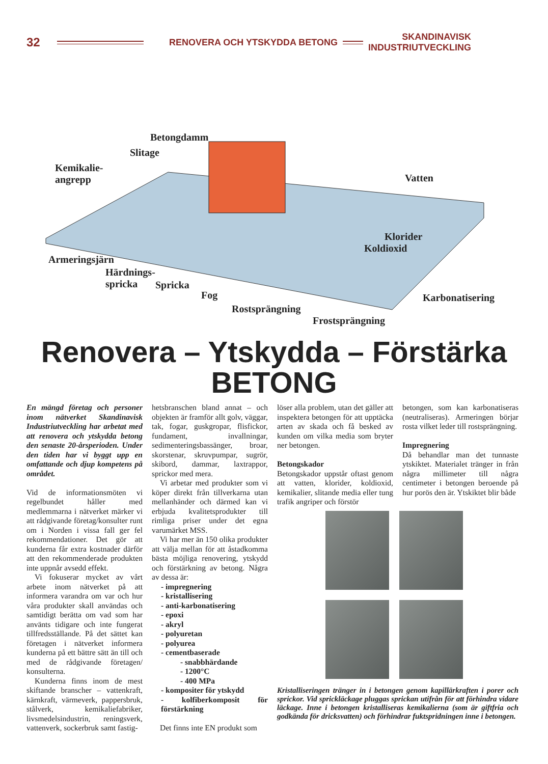32
RENOVERA OCH YTSKYDDA BETONG
SKANDINAVISK
INDUSTRIUTVECKLING
Betongdamm
Slitage
Kemikalie-
angrepp Vatten
Klorider
Koldioxid
Armeringsjärn
Härdnings-
spricka Spricka
Fog
Rostsprängning
Karbonatisering
Frostsprängning
Renovera – Ytskydda – Förstärka
BETONG
En mängd företag och personer inom nätverket Skandinavisk Industriutveckling har arbetat med att renovera och ytskydda betong den senaste 20-årsperioden. Under den tiden har vi byggt upp en omfattande och djup kompetens på området.
Vid de informationsmöten vi regelbundet håller med medlemmarna i nätverket märker vi att rådgivande företag/konsulter runt om i Norden i vissa fall ger fel rekommendationer. Det gör att kunderna får extra kostnader därför att den rekommenderade produkten inte uppnår avsedd effekt.
Vi fokuserar mycket av vårt arbete inom nätverket på att informera varandra om var och hur våra produkter skall användas och samtidigt berätta om vad som har använts tidigare och inte fungerat tillfredsställande. På det sättet kan företagen i nätverket informera kunderna på ett bättre sätt än till och med de rådgivande företagen/ konsulterna.
Kunderna finns inom de mest skiftande branscher – vattenkraft, kärnkraft, värmeverk, pappersbruk, stålverk, kemikaliefabriker, livsmedelsindustrin, reningsverk, vattenverk, sockerbruk samt fastig-
hetsbranschen bland annat – och objekten är framför allt golv, väggar, tak, fogar, guskgropar, flisfickor, fundament, invallningar, sedimenteringsbassänger, broar, skorstenar, skruvpumpar, sugrör, skibord, dammar, laxtrappor, sprickor med mera.
Vi arbetar med produkter som vi köper direkt från tillverkarna utan mellanhänder och därmed kan vi erbjuda kvalitetsprodukter till rimliga priser under det egna varumärket MSS.
Vi har mer än 150 olika produkter att välja mellan för att åstadkomma bästa möjliga renovering, ytskydd och förstärkning av betong. Några av dessa är:
- impregnering
- kristallisering
- anti-karbonatisering
- epoxi
- akryl
- polyuretan
- polyurea
- cementbaserade
- snabbhärdande
- 1200°C
- 400 MPa
- kompositer för ytskydd
- kolfiberkomposit för förstärkning
Det finns inte EN produkt som
löser alla problem, utan det gäller att inspektera betongen för att upptäcka arten av skada och få besked av kunden om vilka media som bryter ner betongen.
Betongskador
Betongskador uppstår oftast genom att vatten, klorider, koldioxid, kemikalier, slitande media eller tung trafik angriper och förstör
betongen, som kan karbonatiseras (neutraliseras). Armeringen börjar rosta vilket leder till rostsprängning.
Impregnering
Då behandlar man det tunnaste ytskiktet. Materialet tränger in från några millimeter till några centimeter i betongen beroende på hur porös den är. Ytskiktet blir både
Kristalliseringen tränger in i betongen genom kapillärkraften i porer och sprickor. Vid sprickläckage pluggas sprickan utifrån för att förhindra vidare läckage. Inne i betongen kristalliseras kemikalierna (som är giftfria och godkända för dricksvatten) och förhindrar fuktspridningen inne i betongen.